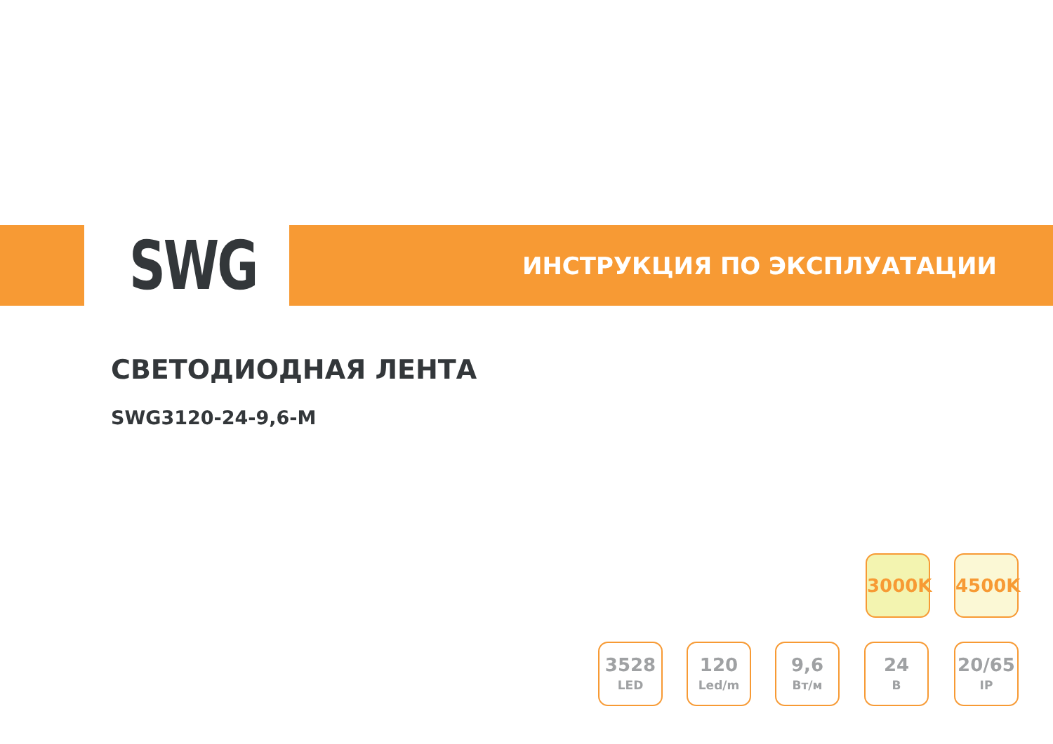SWG
ИНСТРУКЦИЯ ПО ЭКСПЛУАТАЦИИ
СВЕТОДИОДНАЯ ЛЕНТА
SWG3120-24-9,6-M
3000K 4500K
3528
LED
120
Led/m
9,6
Вт/м
24
В
20/65
IP